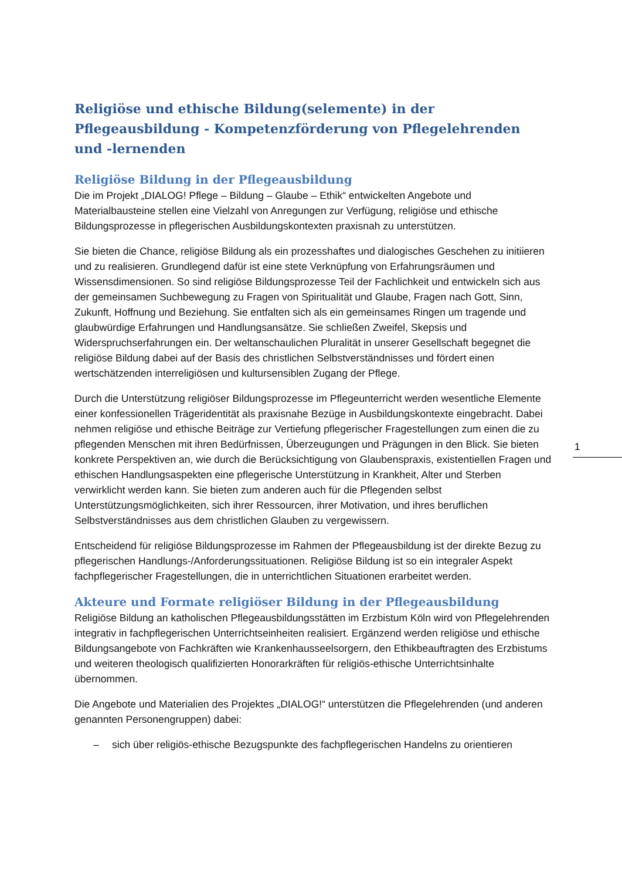Religiöse und ethische Bildung(selemente) in der Pflegeausbildung - Kompetenzförderung von Pflegelehrenden und -lernenden
Religiöse Bildung in der Pflegeausbildung
Die im Projekt „DIALOG! Pflege – Bildung – Glaube – Ethik“ entwickelten Angebote und Materialbausteine stellen eine Vielzahl von Anregungen zur Verfügung, religiöse und ethische Bildungsprozesse in pflegerischen Ausbildungskontexten praxisnah zu unterstützen.
Sie bieten die Chance, religiöse Bildung als ein prozesshaftes und dialogisches Geschehen zu initiieren und zu realisieren. Grundlegend dafür ist eine stete Verknüpfung von Erfahrungsräumen und Wissensdimensionen. So sind religiöse Bildungsprozesse Teil der Fachlichkeit und entwickeln sich aus der gemeinsamen Suchbewegung zu Fragen von Spiritualität und Glaube, Fragen nach Gott, Sinn, Zukunft, Hoffnung und Beziehung. Sie entfalten sich als ein gemeinsames Ringen um tragende und glaubwürdige Erfahrungen und Handlungsansätze. Sie schließen Zweifel, Skepsis und Widerspruchserfahrungen ein. Der weltanschaulichen Pluralität in unserer Gesellschaft begegnet die religiöse Bildung dabei auf der Basis des christlichen Selbstverständnisses und fördert einen wertschätzenden interreligiösen und kultursensiblen Zugang der Pflege.
Durch die Unterstützung religiöser Bildungsprozesse im Pflegeunterricht werden wesentliche Elemente einer konfessionellen Trägeridentität als praxisnahe Bezüge in Ausbildungskontexte eingebracht. Dabei nehmen religiöse und ethische Beiträge zur Vertiefung pflegerischer Fragestellungen zum einen die zu pflegenden Menschen mit ihren Bedürfnissen, Überzeugungen und Prägungen in den Blick. Sie bieten konkrete Perspektiven an, wie durch die Berücksichtigung von Glaubenspraxis, existentiellen Fragen und ethischen Handlungsaspekten eine pflegerische Unterstützung in Krankheit, Alter und Sterben verwirklicht werden kann. Sie bieten zum anderen auch für die Pflegenden selbst Unterstützungsmöglichkeiten, sich ihrer Ressourcen, ihrer Motivation, und ihres beruflichen Selbstverständnisses aus dem christlichen Glauben zu vergewissern.
Entscheidend für religiöse Bildungsprozesse im Rahmen der Pflegeausbildung ist der direkte Bezug zu pflegerischen Handlungs-/Anforderungssituationen. Religiöse Bildung ist so ein integraler Aspekt fachpflegerischer Fragestellungen, die in unterrichtlichen Situationen erarbeitet werden.
Akteure und Formate religiöser Bildung in der Pflegeausbildung
Religiöse Bildung an katholischen Pflegeausbildungsstätten im Erzbistum Köln wird von Pflegelehrenden integrativ in fachpflegerischen Unterrichtseinheiten realisiert. Ergänzend werden religiöse und ethische Bildungsangebote von Fachkräften wie Krankenhausseelsorgern, den Ethikbeauftragten des Erzbistums und weiteren theologisch qualifizierten Honorarkräften für religiös-ethische Unterrichtsinhalte übernommen.
Die Angebote und Materialien des Projektes „DIALOG!“ unterstützen die Pflegelehrenden (und anderen genannten Personengruppen) dabei:
– sich über religiös-ethische Bezugspunkte des fachpflegerischen Handelns zu orientieren
1